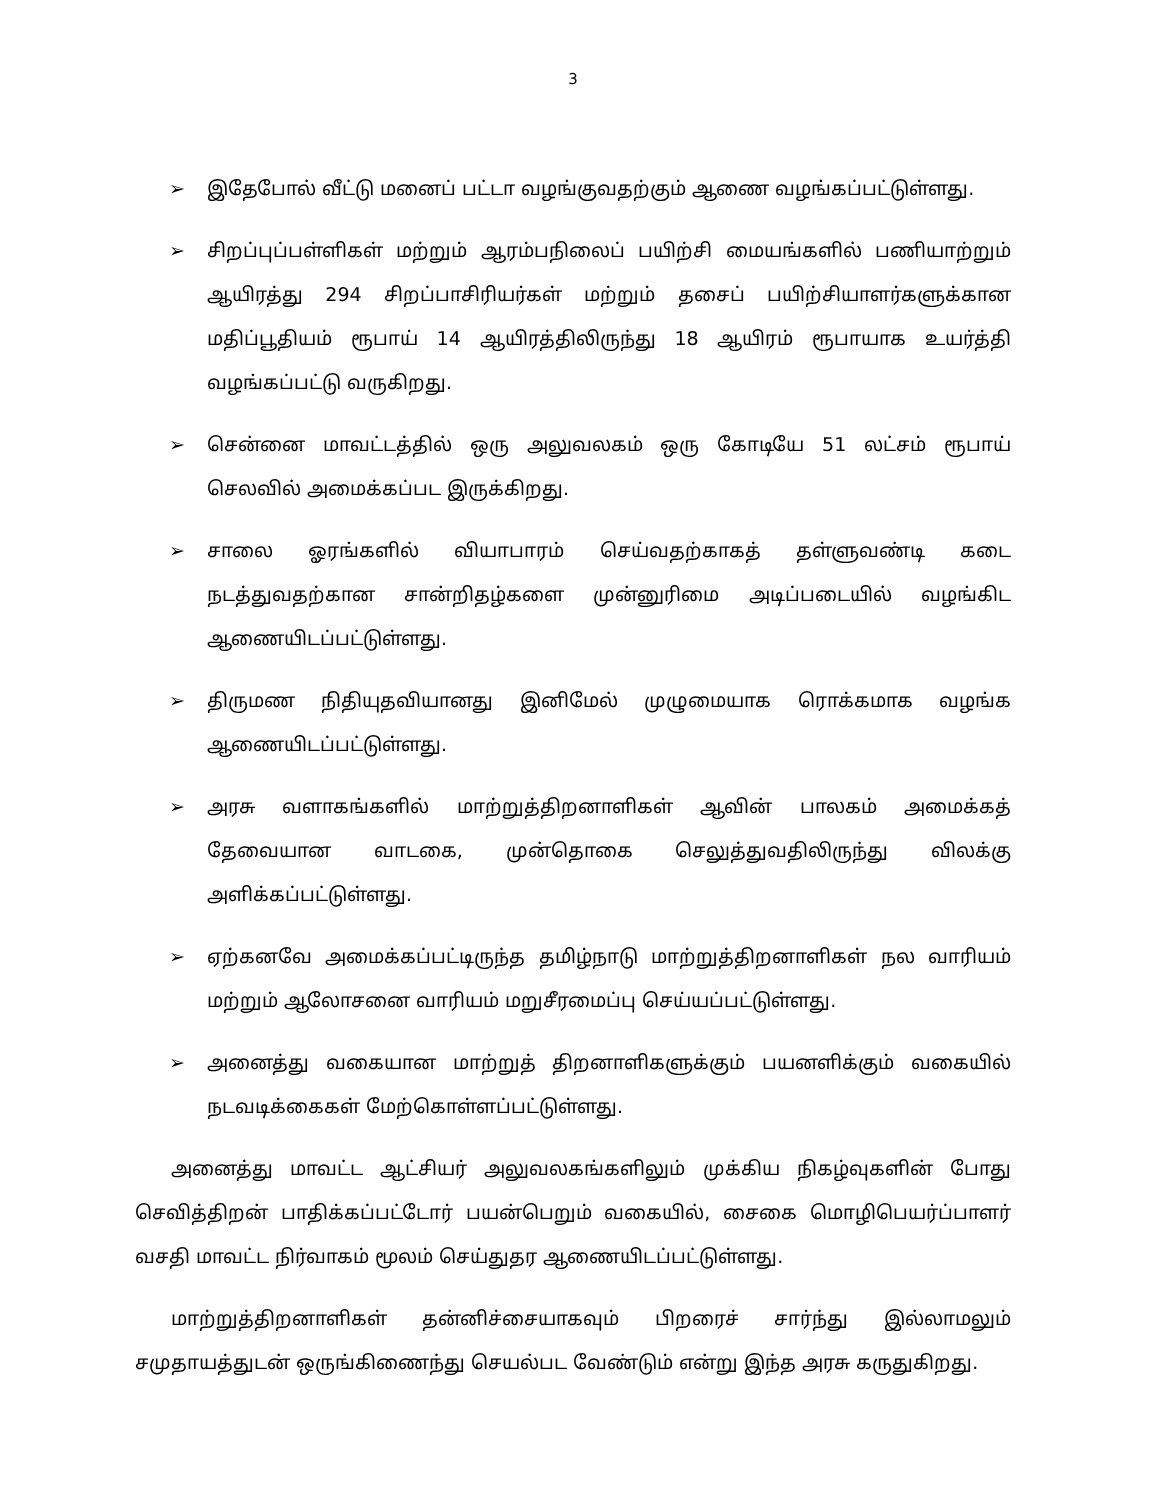3
➢ இதேபோல் வீட்டு மனைப் பட்டா வழங்குவதற்கும் ஆணை வழங்கப்பட்டுள்ளது.
➢ சிறப்புப்பள்ளிகள் மற்றும் ஆரம்பநிலைப் பயிற்சி மையங்களில் பணியாற்றும் ஆயிரத்து 294 சிறப்பாசிரியர்கள் மற்றும் தசைப் பயிற்சியாளர்களுக்கான மதிப்பூதியம் ரூபாய் 14 ஆயிரத்திலிருந்து 18 ஆயிரம் ரூபாயாக உயர்த்தி வழங்கப்பட்டு வருகிறது.
➢ சென்னை மாவட்டத்தில் ஒரு அலுவலகம் ஒரு கோடியே 51 லட்சம் ரூபாய் செலவில் அமைக்கப்பட இருக்கிறது.
➢ சாலை ஓரங்களில் வியாபாரம் செய்வதற்காகத் தள்ளுவண்டி கடை நடத்துவதற்கான சான்றிதழ்களை முன்னுரிமை அடிப்படையில் வழங்கிட ஆணையிடப்பட்டுள்ளது.
➢ திருமண நிதியுதவியானது இனிமேல் முழுமையாக ரொக்கமாக வழங்க ஆணையிடப்பட்டுள்ளது.
➢ அரசு வளாகங்களில் மாற்றுத்திறனாளிகள் ஆவின் பாலகம் அமைக்கத் தேவையான வாடகை, முன்தொகை செலுத்துவதிலிருந்து விலக்கு அளிக்கப்பட்டுள்ளது.
➢ ஏற்கனவே அமைக்கப்பட்டிருந்த தமிழ்நாடு மாற்றுத்திறனாளிகள் நல வாரியம் மற்றும் ஆலோசனை வாரியம் மறுசீரமைப்பு செய்யப்பட்டுள்ளது.
➢ அனைத்து வகையான மாற்றுத் திறனாளிகளுக்கும் பயனளிக்கும் வகையில் நடவடிக்கைகள் மேற்கொள்ளப்பட்டுள்ளது.
அனைத்து மாவட்ட ஆட்சியர் அலுவலகங்களிலும் முக்கிய நிகழ்வுகளின் போது செவித்திறன் பாதிக்கப்பட்டோர் பயன்பெறும் வகையில், சைகை மொழிபெயர்ப்பாளர் வசதி மாவட்ட நிர்வாகம் மூலம் செய்துதர ஆணையிடப்பட்டுள்ளது.
மாற்றுத்திறனாளிகள் தன்னிச்சையாகவும் பிறரைச் சார்ந்து இல்லாமலும் சமுதாயத்துடன் ஒருங்கிணைந்து செயல்பட வேண்டும் என்று இந்த அரசு கருதுகிறது.